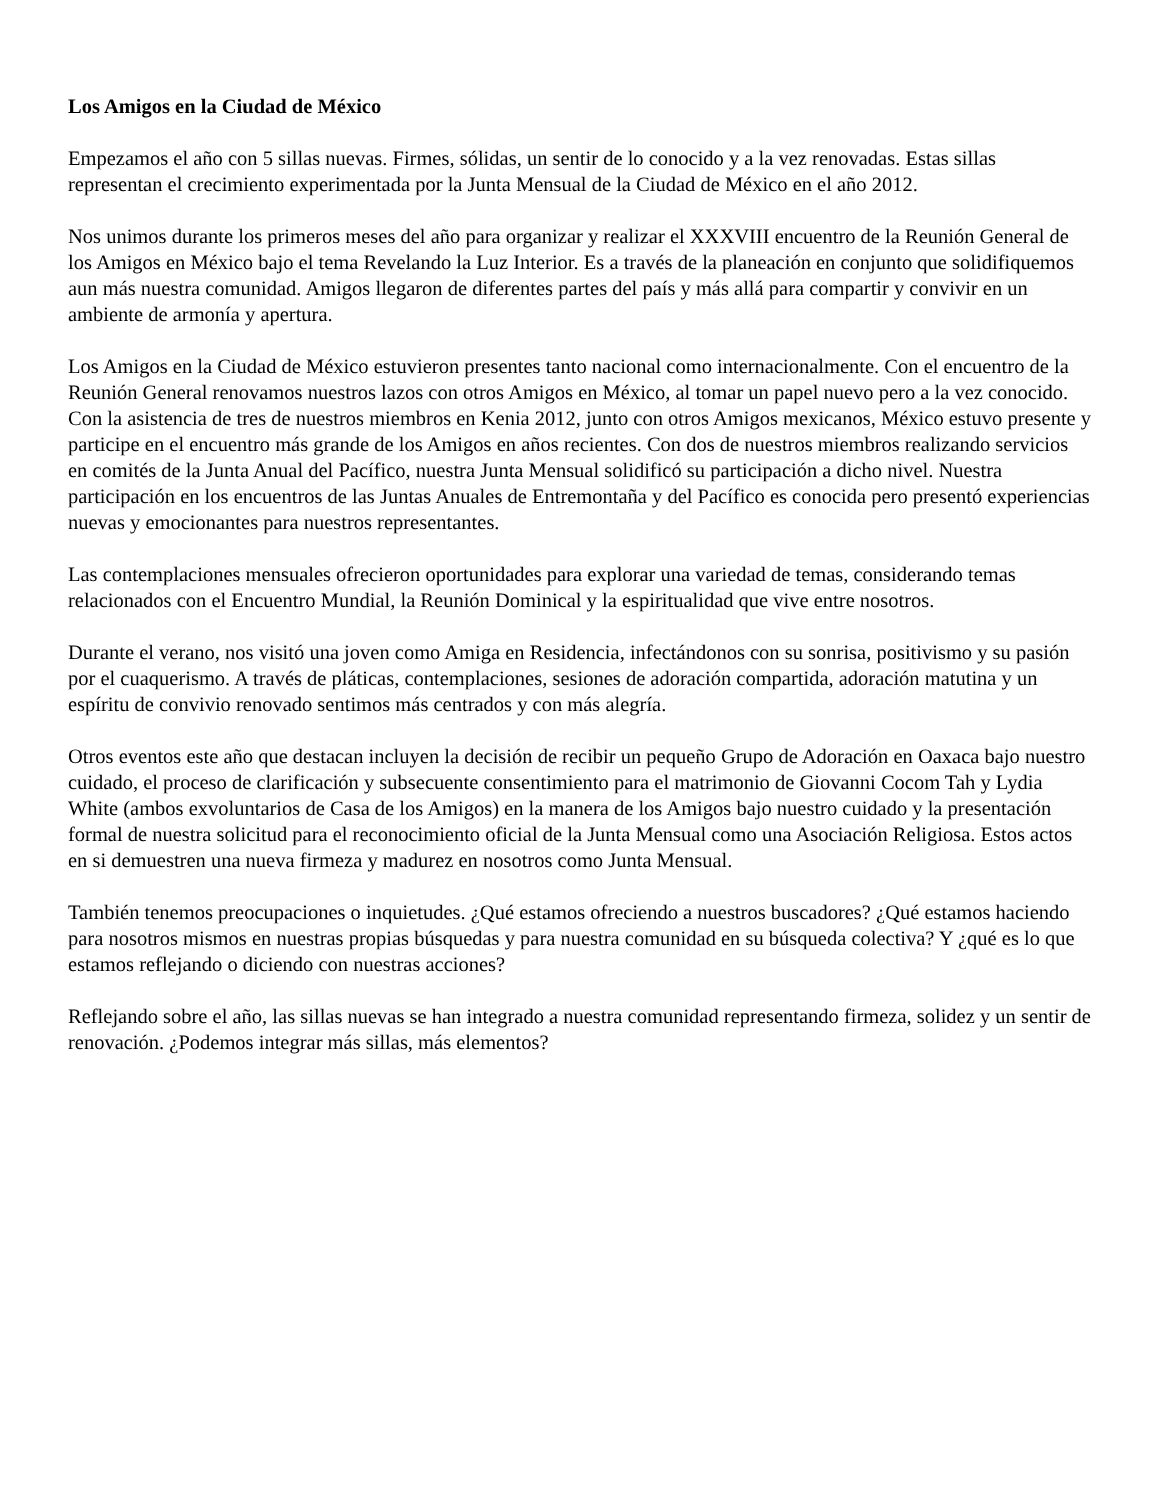Los Amigos en la Ciudad de México
Empezamos el año con 5 sillas nuevas. Firmes, sólidas, un sentir de lo conocido y a la vez renovadas. Estas sillas representan el crecimiento experimentada por la Junta Mensual de la Ciudad de México en el año 2012.
Nos unimos durante los primeros meses del año para organizar y realizar el XXXVIII encuentro de la Reunión General de los Amigos en México bajo el tema Revelando la Luz Interior. Es a través de la planeación en conjunto que solidifiquemos aun más nuestra comunidad. Amigos llegaron de diferentes partes del país y más allá para compartir y convivir en un ambiente de armonía y apertura.
Los Amigos en la Ciudad de México estuvieron presentes tanto nacional como internacionalmente. Con el encuentro de la Reunión General renovamos nuestros lazos con otros Amigos en México, al tomar un papel nuevo pero a la vez conocido. Con la asistencia de tres de nuestros miembros en Kenia 2012, junto con otros Amigos mexicanos, México estuvo presente y participe en el encuentro más grande de los Amigos en años recientes. Con dos de nuestros miembros realizando servicios en comités de la Junta Anual del Pacífico, nuestra Junta Mensual solidificó su participación a dicho nivel. Nuestra participación en los encuentros de las Juntas Anuales de Entremontaña y del Pacífico es conocida pero presentó experiencias nuevas y emocionantes para nuestros representantes.
Las contemplaciones mensuales ofrecieron oportunidades para explorar una variedad de temas, considerando temas relacionados con el Encuentro Mundial, la Reunión Dominical y la espiritualidad que vive entre nosotros.
Durante el verano, nos visitó una joven como Amiga en Residencia, infectándonos con su sonrisa, positivismo y su pasión por el cuaquerismo. A través de pláticas, contemplaciones, sesiones de adoración compartida, adoración matutina y un espíritu de convivio renovado sentimos más centrados y con más alegría.
Otros eventos este año que destacan incluyen la decisión de recibir un pequeño Grupo de Adoración en Oaxaca bajo nuestro cuidado, el proceso de clarificación y subsecuente consentimiento para el matrimonio de Giovanni Cocom Tah y Lydia White (ambos exvoluntarios de Casa de los Amigos) en la manera de los Amigos bajo nuestro cuidado y la presentación formal de nuestra solicitud para el reconocimiento oficial de la Junta Mensual como una Asociación Religiosa. Estos actos en si demuestren una nueva firmeza y madurez en nosotros como Junta Mensual.
También tenemos preocupaciones o inquietudes. ¿Qué estamos ofreciendo a nuestros buscadores? ¿Qué estamos haciendo para nosotros mismos en nuestras propias búsquedas y para nuestra comunidad en su búsqueda colectiva? Y ¿qué es lo que estamos reflejando o diciendo con nuestras acciones?
Reflejando sobre el año, las sillas nuevas se han integrado a nuestra comunidad representando firmeza, solidez y un sentir de renovación. ¿Podemos integrar más sillas, más elementos?